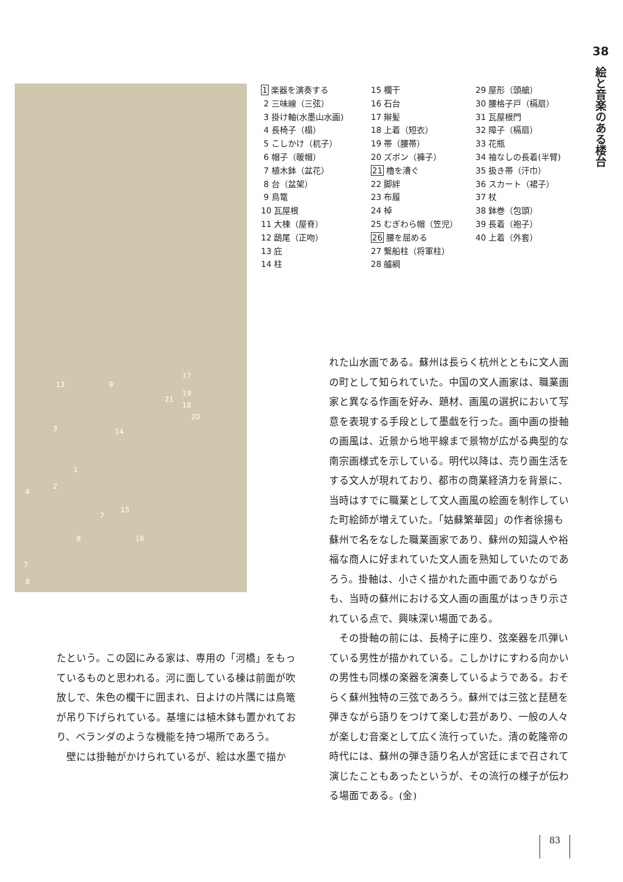38
絵と音楽のある楼台
13 9
17
19
18
20
3 14
21
1
2
4
7
15
8 16
7
8
1 楽器を演奏する
2 三味線（三弦）
3 掛け軸(水墨山水画)
4 長椅子（榻）
5 こしかけ（杌子）
6 帽子（暖帽）
7 植木鉢（盆花）
8 台（盆架）
9 鳥篭
10 瓦屋根
11 大棟（屋脊）
12 鴟尾（正吻）
13 庇
14 柱
15 欄干
16 石台
17 辮髪
18 上着（短衣）
19 帯（腰帯）
20 ズボン（褲子）
21 櫓を漕ぐ
22 脚絆
23 布履
24 棹
25 むぎわら帽（笠児）
26 腰を屈める
27 繋船柱（将軍柱）
28 艫綱
29 屋形（頭艙）
30 腰格子戸（槅扇）
31 瓦屋根門
32 障子（槅扇）
33 花瓶
34 袖なしの長着(半臂)
35 扱き帯（汗巾）
36 スカート（裙子）
37 杖
38 鉢巻（包頭）
39 長着（袍子）
40 上着（外套）
たという。この図にみる家は、専用の「河橋」をもっているものと思われる。河に面している棟は前面が吹放しで、朱色の欄干に囲まれ、日よけの片隅には鳥篭が吊り下げられている。基壇には植木鉢も置かれており、ベランダのような機能を持つ場所であろう。
　壁には掛軸がかけられているが、絵は水墨で描か
れた山水画である。蘇州は長らく杭州とともに文人画の町として知られていた。中国の文人画家は、職業画家と異なる作画を好み、題材、画風の選択において写意を表現する手段として墨戯を行った。画中画の掛軸の画風は、近景から地平線まで景物が広がる典型的な南宗画様式を示している。明代以降は、売り画生活をする文人が現れており、都市の商業経済力を背景に、当時はすでに職業として文人画風の絵画を制作していた町絵師が増えていた。「姑蘇繁華図」の作者徐揚も蘇州で名をなした職業画家であり、蘇州の知識人や裕福な商人に好まれていた文人画を熟知していたのであろう。掛軸は、小さく描かれた画中画でありながらも、当時の蘇州における文人画の画風がはっきり示されている点で、興味深い場面である。
　その掛軸の前には、長椅子に座り、弦楽器を爪弾いている男性が描かれている。こしかけにすわる向かいの男性も同様の楽器を演奏しているようである。おそらく蘇州独特の三弦であろう。蘇州では三弦と琵琶を弾きながら語りをつけて楽しむ芸があり、一般の人々が楽しむ音楽として広く流行っていた。清の乾隆帝の時代には、蘇州の弾き語り名人が宮廷にまで召されて演じたこともあったというが、その流行の様子が伝わる場面である。(金)
83